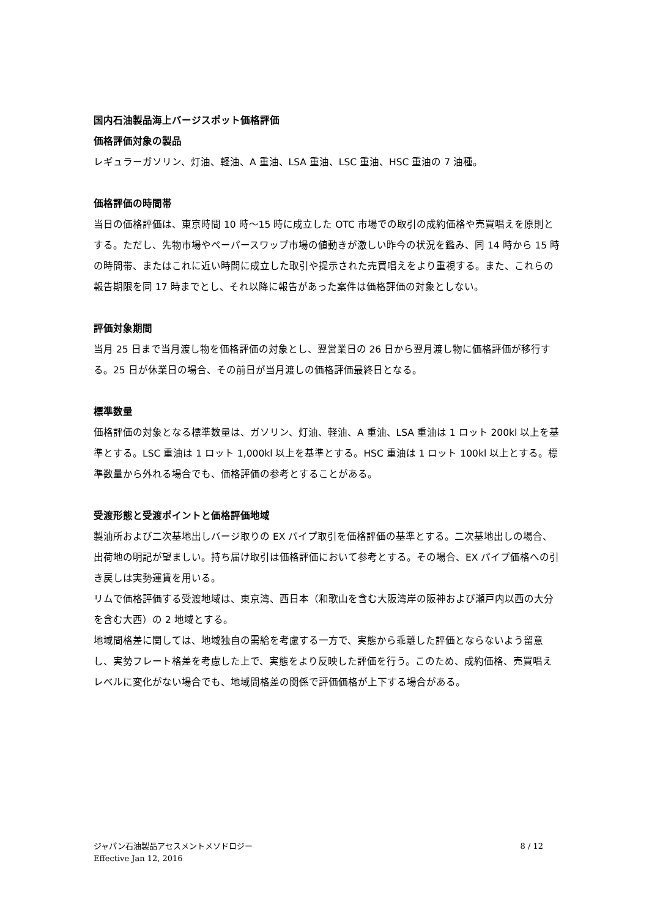国内石油製品海上バージスポット価格評価
価格評価対象の製品
レギュラーガソリン、灯油、軽油、A 重油、LSA 重油、LSC 重油、HSC 重油の 7 油種。
価格評価の時間帯
当日の価格評価は、東京時間 10 時～15 時に成立した OTC 市場での取引の成約価格や売買唱えを原則とする。ただし、先物市場やペーパースワップ市場の値動きが激しい昨今の状況を鑑み、同 14 時から 15 時の時間帯、またはこれに近い時間に成立した取引や提示された売買唱えをより重視する。また、これらの報告期限を同 17 時までとし、それ以降に報告があった案件は価格評価の対象としない。
評価対象期間
当月 25 日まで当月渡し物を価格評価の対象とし、翌営業日の 26 日から翌月渡し物に価格評価が移行する。25 日が休業日の場合、その前日が当月渡しの価格評価最終日となる。
標準数量
価格評価の対象となる標準数量は、ガソリン、灯油、軽油、A 重油、LSA 重油は 1 ロット 200kl 以上を基準とする。LSC 重油は 1 ロット 1,000kl 以上を基準とする。HSC 重油は 1 ロット 100kl 以上とする。標準数量から外れる場合でも、価格評価の参考とすることがある。
受渡形態と受渡ポイントと価格評価地域
製油所および二次基地出しバージ取りの EX パイプ取引を価格評価の基準とする。二次基地出しの場合、出荷地の明記が望ましい。持ち届け取引は価格評価において参考とする。その場合、EX パイプ価格への引き戻しは実勢運賃を用いる。
リムで価格評価する受渡地域は、東京湾、西日本（和歌山を含む大阪湾岸の阪神および瀬戸内以西の大分を含む大西）の 2 地域とする。
地域間格差に関しては、地域独自の需給を考慮する一方で、実態から乖離した評価とならないよう留意し、実勢フレート格差を考慮した上で、実態をより反映した評価を行う。このため、成約価格、売買唱えレベルに変化がない場合でも、地域間格差の関係で評価価格が上下する場合がある。
ジャパン石油製品アセスメントメソドロジー
Effective Jan 12, 2016
8 / 12